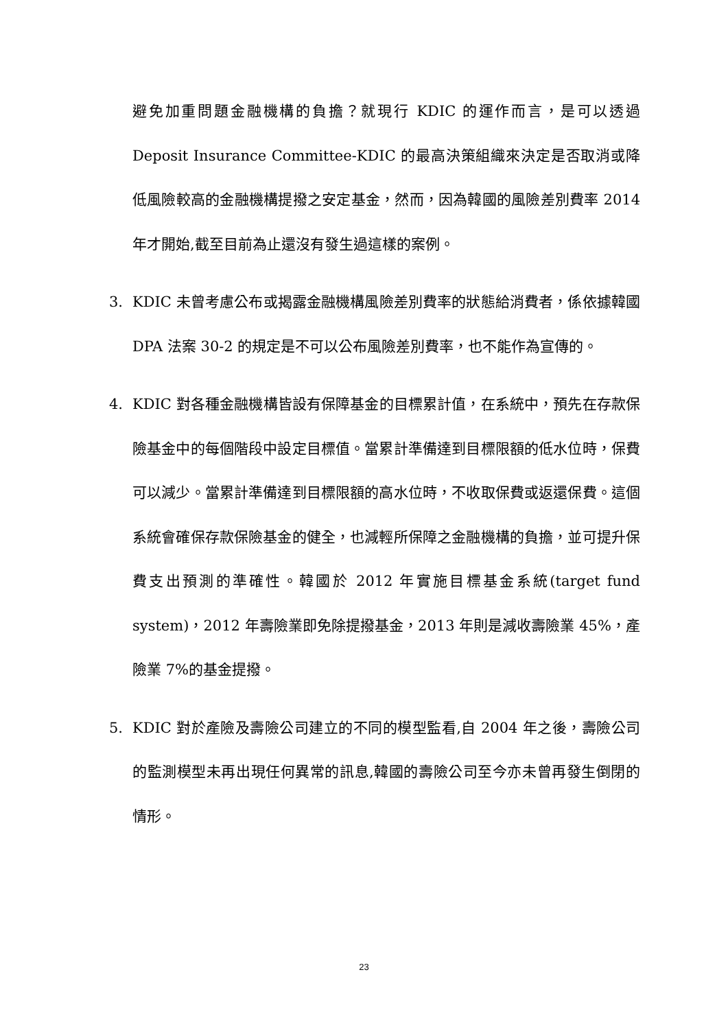避免加重問題金融機構的負擔？就現行 KDIC 的運作而言，是可以透過 Deposit Insurance Committee-KDIC 的最高決策組織來決定是否取消或降低風險較高的金融機構提撥之安定基金，然而，因為韓國的風險差別費率 2014 年才開始,截至目前為止還沒有發生過這樣的案例。
3. KDIC 未曾考慮公布或揭露金融機構風險差別費率的狀態給消費者，係依據韓國 DPA 法案 30-2 的規定是不可以公布風險差別費率，也不能作為宣傳的。
4. KDIC 對各種金融機構皆設有保障基金的目標累計值，在系統中，預先在存款保險基金中的每個階段中設定目標值。當累計準備達到目標限額的低水位時，保費可以減少。當累計準備達到目標限額的高水位時，不收取保費或返還保費。這個系統會確保存款保險基金的健全，也減輕所保障之金融機構的負擔，並可提升保費支出預測的準確性。韓國於 2012 年實施目標基金系統(target fund system)，2012 年壽險業即免除提撥基金，2013 年則是減收壽險業 45%，產險業 7%的基金提撥。
5. KDIC 對於產險及壽險公司建立的不同的模型監看,自 2004 年之後，壽險公司的監測模型未再出現任何異常的訊息,韓國的壽險公司至今亦未曾再發生倒閉的情形。
23